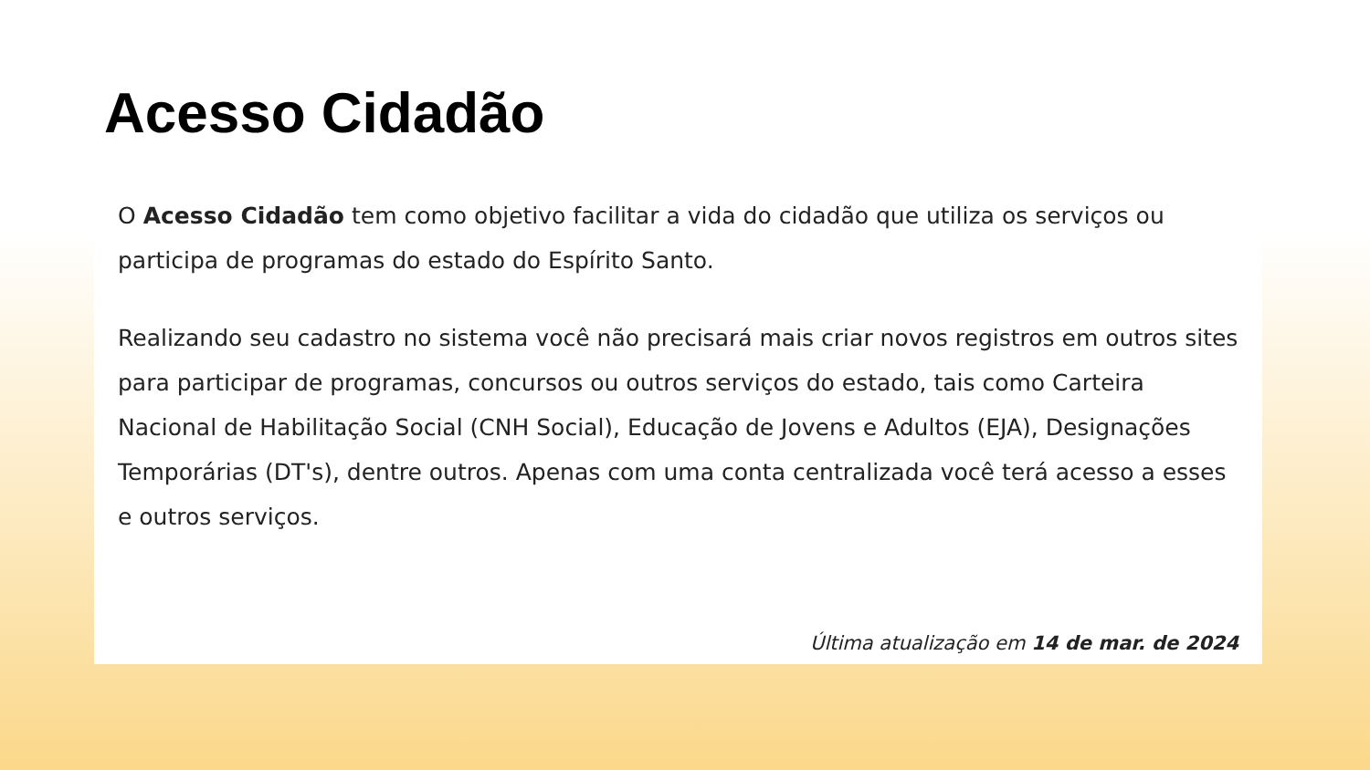Acesso Cidadão
O Acesso Cidadão tem como objetivo facilitar a vida do cidadão que utiliza os serviços ou participa de programas do estado do Espírito Santo.
Realizando seu cadastro no sistema você não precisará mais criar novos registros em outros sites para participar de programas, concursos ou outros serviços do estado, tais como Carteira Nacional de Habilitação Social (CNH Social), Educação de Jovens e Adultos (EJA), Designações Temporárias (DT's), dentre outros. Apenas com uma conta centralizada você terá acesso a esses e outros serviços.
Última atualização em 14 de mar. de 2024